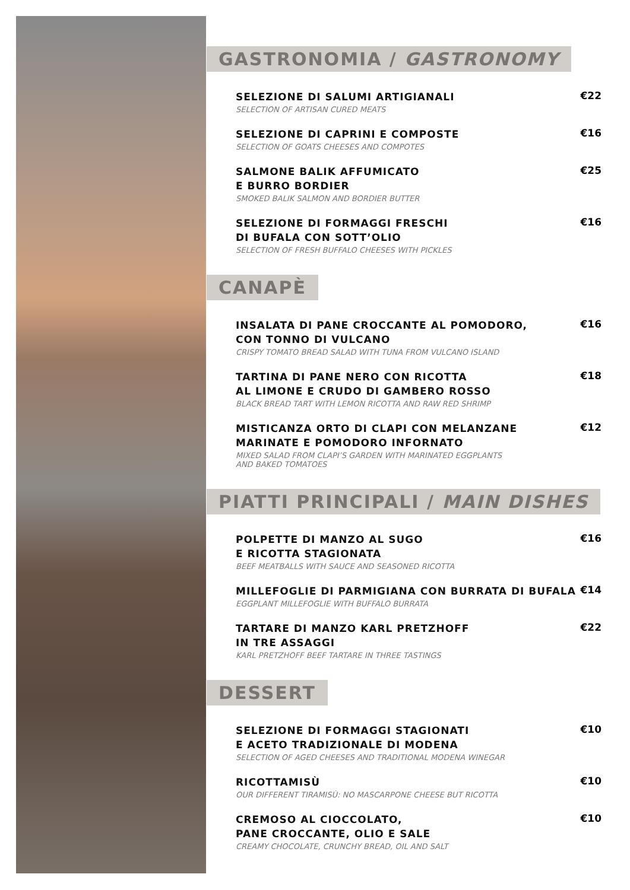GASTRONOMIA / GASTRONOMY
SELEZIONE DI SALUMI ARTIGIANALI
SELECTION OF ARTISAN CURED MEATS
€22
SELEZIONE DI CAPRINI E COMPOSTE
SELECTION OF GOATS CHEESES AND COMPOTES
€16
SALMONE BALIK AFFUMICATO
E BURRO BORDIER
SMOKED BALIK SALMON AND BORDIER BUTTER
€25
SELEZIONE DI FORMAGGI FRESCHI
DI BUFALA CON SOTT’OLIO
SELECTION OF FRESH BUFFALO CHEESES WITH PICKLES
€16
CANAPÈ
INSALATA DI PANE CROCCANTE AL POMODORO,
CON TONNO DI VULCANO
CRISPY TOMATO BREAD SALAD WITH TUNA FROM VULCANO ISLAND
€16
TARTINA DI PANE NERO CON RICOTTA
AL LIMONE E CRUDO DI GAMBERO ROSSO
BLACK BREAD TART WITH LEMON RICOTTA AND RAW RED SHRIMP
€18
MISTICANZA ORTO DI CLAPI CON MELANZANE
MARINATE E POMODORO INFORNATO
MIXED SALAD FROM CLAPI’S GARDEN WITH MARINATED EGGPLANTS
AND BAKED TOMATOES
€12
PIATTI PRINCIPALI / MAIN DISHES
POLPETTE DI MANZO AL SUGO
E RICOTTA STAGIONATA
BEEF MEATBALLS WITH SAUCE AND SEASONED RICOTTA
€16
MILLEFOGLIE DI PARMIGIANA CON BURRATA DI BUFALA
EGGPLANT MILLEFOGLIE WITH BUFFALO BURRATA
€14
TARTARE DI MANZO KARL PRETZHOFF
IN TRE ASSAGGI
KARL PRETZHOFF BEEF TARTARE IN THREE TASTINGS
€22
DESSERT
SELEZIONE DI FORMAGGI STAGIONATI
E ACETO TRADIZIONALE DI MODENA
SELECTION OF AGED CHEESES AND TRADITIONAL MODENA WINEGAR
€10
RICOTTAMISÙ
OUR DIFFERENT TIRAMISÙ: NO MASCARPONE CHEESE BUT RICOTTA
€10
CREMOSO AL CIOCCOLATO,
PANE CROCCANTE, OLIO E SALE
CREAMY CHOCOLATE, CRUNCHY BREAD, OIL AND SALT
€10